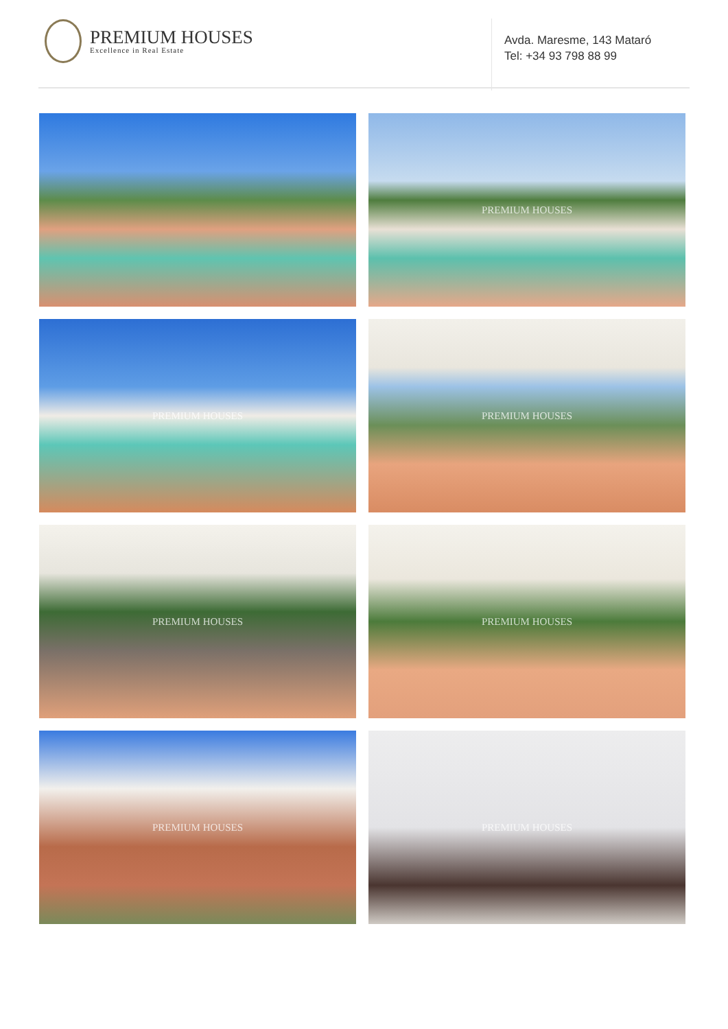PREMIUM HOUSES
Excellence in Real Estate
Avda. Maresme, 143 Mataró
Tel: +34 93 798 88 99
PREMIUM HOUSES
PREMIUM HOUSES
PREMIUM HOUSES
PREMIUM HOUSES
PREMIUM HOUSES
PREMIUM HOUSES
PREMIUM HOUSES